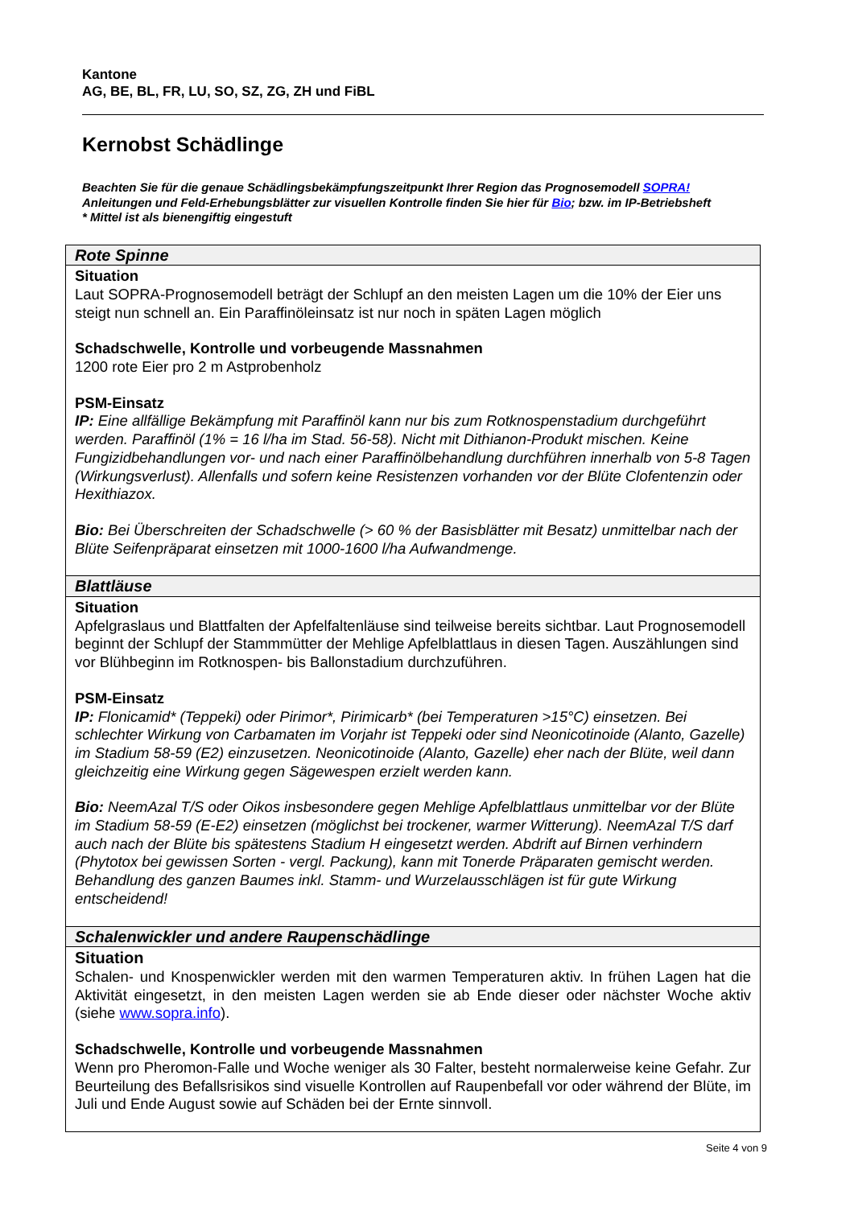Kantone
AG, BE, BL, FR, LU, SO, SZ, ZG, ZH und FiBL
Kernobst Schädlinge
Beachten Sie für die genaue Schädlingsbekämpfungszeitpunkt Ihrer Region das Prognosemodell SOPRA!
Anleitungen und Feld-Erhebungsblätter zur visuellen Kontrolle finden Sie hier für Bio; bzw. im IP-Betriebsheft
* Mittel ist als bienengiftig eingestuft
| Rote Spinne |
| --- |
| Situation Laut SOPRA-Prognosemodell beträgt der Schlupf an den meisten Lagen um die 10% der Eier uns steigt nun schnell an. Ein Paraffinöleinsatz ist nur noch in späten Lagen möglich Schadschwelle, Kontrolle und vorbeugende Massnahmen 1200 rote Eier pro 2 m Astprobenholz PSM-Einsatz IP: Eine allfällige Bekämpfung mit Paraffinöl kann nur bis zum Rotknospenstadium durchgeführt werden. Paraffinöl (1% = 16 l/ha im Stad. 56-58). Nicht mit Dithianon-Produkt mischen. Keine Fungizidbehandlungen vor- und nach einer Paraffinölbehandlung durchführen innerhalb von 5-8 Tagen (Wirkungsverlust). Allenfalls und sofern keine Resistenzen vorhanden vor der Blüte Clofentenzin oder Hexithiazox. Bio: Bei Überschreiten der Schadschwelle (> 60 % der Basisblätter mit Besatz) unmittelbar nach der Blüte Seifenpräparat einsetzen mit 1000-1600 l/ha Aufwandmenge. |
| Blattläuse |
| Situation Apfelgraslaus und Blattfalten der Apfelfaltenläuse sind teilweise bereits sichtbar. Laut Prognosemodell beginnt der Schlupf der Stammmütter der Mehlige Apfelblattlaus in diesen Tagen. Auszählungen sind vor Blühbeginn im Rotknospen- bis Ballonstadium durchzuführen. PSM-Einsatz IP: Flonicamid* (Teppeki) oder Pirimor*, Pirimicarb* (bei Temperaturen >15°C) einsetzen. Bei schlechter Wirkung von Carbamaten im Vorjahr ist Teppeki oder sind Neonicotinoide (Alanto, Gazelle) im Stadium 58-59 (E2) einzusetzen. Neonicotinoide (Alanto, Gazelle) eher nach der Blüte, weil dann gleichzeitig eine Wirkung gegen Sägewespen erzielt werden kann. Bio: NeemAzal T/S oder Oikos insbesondere gegen Mehlige Apfelblattlaus unmittelbar vor der Blüte im Stadium 58-59 (E-E2) einsetzen (möglichst bei trockener, warmer Witterung). NeemAzal T/S darf auch nach der Blüte bis spätestens Stadium H eingesetzt werden. Abdrift auf Birnen verhindern (Phytotox bei gewissen Sorten - vergl. Packung), kann mit Tonerde Präparaten gemischt werden. Behandlung des ganzen Baumes inkl. Stamm- und Wurzelausschlägen ist für gute Wirkung entscheidend! |
| Schalenwickler und andere Raupenschädlinge |
| Situation Schalen- und Knospenwickler werden mit den warmen Temperaturen aktiv. In frühen Lagen hat die Aktivität eingesetzt, in den meisten Lagen werden sie ab Ende dieser oder nächster Woche aktiv (siehe www.sopra.info ). Schadschwelle, Kontrolle und vorbeugende Massnahmen Wenn pro Pheromon-Falle und Woche weniger als 30 Falter, besteht normalerweise keine Gefahr. Zur Beurteilung des Befallsrisikos sind visuelle Kontrollen auf Raupenbefall vor oder während der Blüte, im Juli und Ende August sowie auf Schäden bei der Ernte sinnvoll. |
Seite 4 von 9